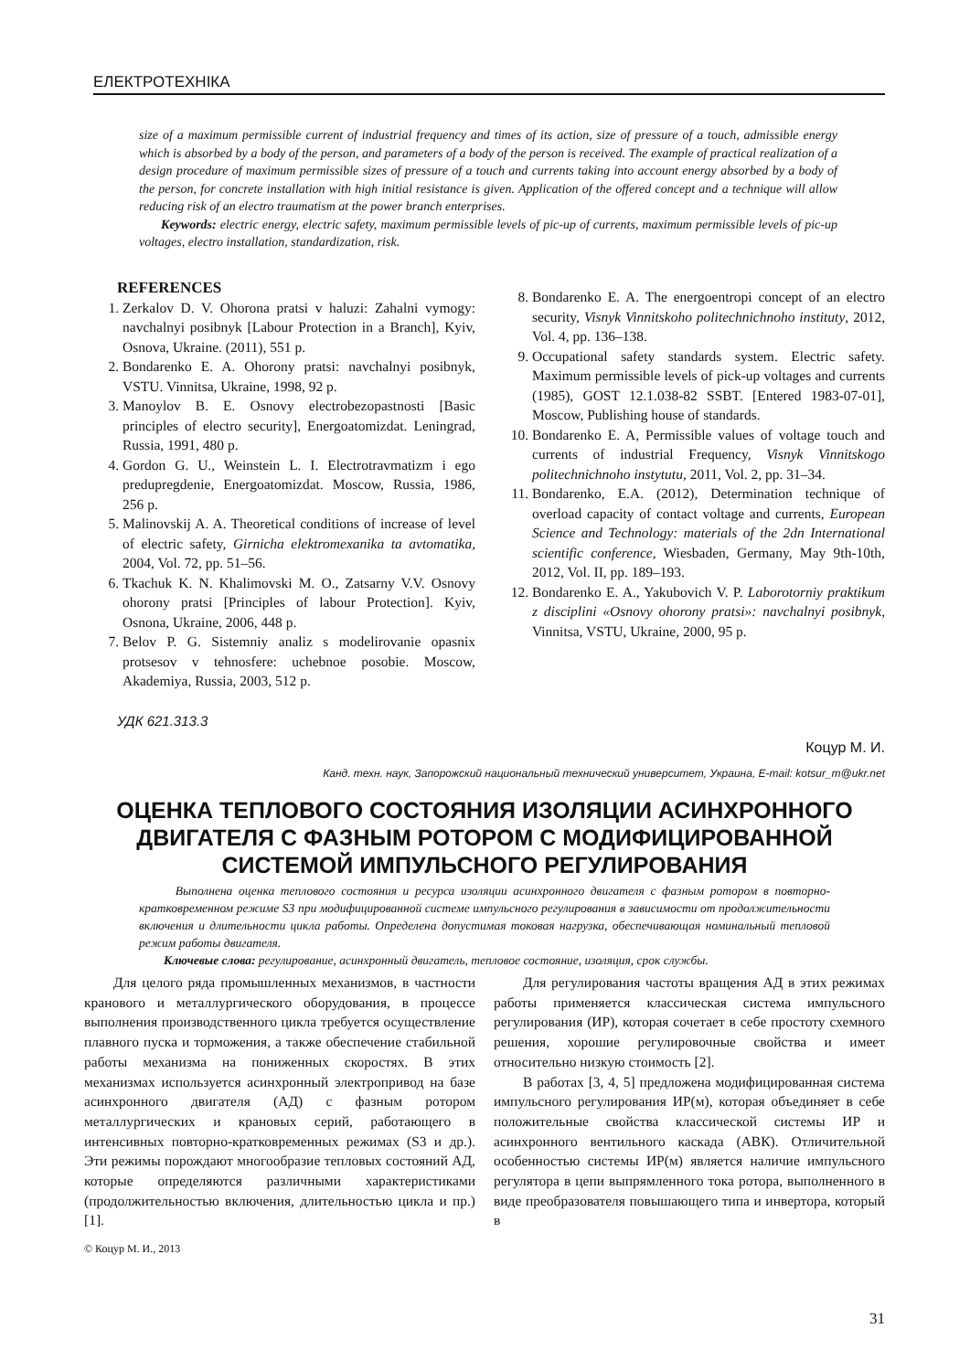ЕЛЕКТРОТЕХНІКА
size of a maximum permissible current of industrial frequency and times of its action, size of pressure of a touch, admissible energy which is absorbed by a body of the person, and parameters of a body of the person is received. The example of practical realization of a design procedure of maximum permissible sizes of pressure of a touch and currents taking into account energy absorbed by a body of the person, for concrete installation with high initial resistance is given. Application of the offered concept and a technique will allow reducing risk of an electro traumatism at the power branch enterprises.
Keywords: electric energy, electric safety, maximum permissible levels of pic-up of currents, maximum permissible levels of pic-up voltages, electro installation, standardization, risk.
REFERENCES
1. Zerkalov D. V. Ohorona pratsi v haluzi: Zahalni vymogy: navchalnyi posibnyk [Labour Protection in a Branch], Kyiv, Osnova, Ukraine. (2011), 551 p.
2. Bondarenko E. A. Ohorony pratsi: navchalnyi posibnyk, VSTU. Vinnitsa, Ukraine, 1998, 92 p.
3. Manoylov B. E. Osnovy electrobezopastnosti [Basic principles of electro security], Energoatomizdat. Leningrad, Russia, 1991, 480 p.
4. Gordon G. U., Weinstein L. I. Electrotravmatizm i ego predupregdenie, Energoatomizdat. Moscow, Russia, 1986, 256 p.
5. Malinovskij A. A. Theoretical conditions of increase of level of electric safety, Girnicha elektromexanika ta avtomatika, 2004, Vol. 72, pp. 51–56.
6. Tkachuk K. N. Khalimovski M. O., Zatsarny V.V. Osnovy ohorony pratsi [Principles of labour Protection]. Kyiv, Osnona, Ukraine, 2006, 448 p.
7. Belov P. G. Sistemniy analiz s modelirovanie opasnix protsesov v tehnosfere: uchebnoe posobie. Moscow, Akademiya, Russia, 2003, 512 p.
8. Bondarenko E. A. The energoentropi concept of an electro security, Visnyk Vinnitskoho politechnichnoho instituty, 2012, Vol. 4, pp. 136–138.
9. Occupational safety standards system. Electric safety. Maximum permissible levels of pick-up voltages and currents (1985), GOST 12.1.038-82 SSBT. [Entered 1983-07-01], Moscow, Publishing house of standards.
10. Bondarenko E. A, Permissible values of voltage touch and currents of industrial Frequency, Visnyk Vinnitskogo politechnichnoho instytutu, 2011, Vol. 2, pp. 31–34.
11. Bondarenko, E.A. (2012), Determination technique of overload capacity of contact voltage and currents, European Science and Technology: materials of the 2dn International scientific conference, Wiesbaden, Germany, May 9th-10th, 2012, Vol. II, pp. 189–193.
12. Bondarenko E. A., Yakubovich V. P. Laborotorniy praktikum z disciplini «Osnovy ohorony pratsi»: navchalnyi posibnyk, Vinnitsa, VSTU, Ukraine, 2000, 95 p.
УДК 621.313.3
Коцур М. И.
Канд. техн. наук, Запорожский национальный технический университет, Украина, E-mail: kotsur_m@ukr.net
ОЦЕНКА ТЕПЛОВОГО СОСТОЯНИЯ ИЗОЛЯЦИИ АСИНХРОННОГО ДВИГАТЕЛЯ С ФАЗНЫМ РОТОРОМ С МОДИФИЦИРОВАННОЙ СИСТЕМОЙ ИМПУЛЬСНОГО РЕГУЛИРОВАНИЯ
Выполнена оценка теплового состояния и ресурса изоляции асинхронного двигателя с фазным ротором в повторно-кратковременном режиме S3 при модифицированной системе импульсного регулирования в зависимости от продолжительности включения и длительности цикла работы. Определена допустимая токовая нагрузка, обеспечивающая номинальный тепловой режим работы двигателя.
Ключевые слова: регулирование, асинхронный двигатель, тепловое состояние, изоляция, срок службы.
Для целого ряда промышленных механизмов, в частности кранового и металлургического оборудования, в процессе выполнения производственного цикла требуется осуществление плавного пуска и торможения, а также обеспечение стабильной работы механизма на пониженных скоростях. В этих механизмах используется асинхронный электропривод на базе асинхронного двигателя (АД) с фазным ротором металлургических и крановых серий, работающего в интенсивных повторно-кратковременных режимах (S3 и др.). Эти режимы порождают многообразие тепловых состояний АД, которые определяются различными характеристиками (продолжительностью включения, длительностью цикла и пр.) [1].
© Коцур М. И., 2013
Для регулирования частоты вращения АД в этих режимах работы применяется классическая система импульсного регулирования (ИР), которая сочетает в себе простоту схемного решения, хорошие регулировочные свойства и имеет относительно низкую стоимость [2].
В работах [3, 4, 5] предложена модифицированная система импульсного регулирования ИР(м), которая объединяет в себе положительные свойства классической системы ИР и асинхронного вентильного каскада (АВК). Отличительной особенностью системы ИР(м) является наличие импульсного регулятора в цепи выпрямленного тока ротора, выполненного в виде преобразователя повышающего типа и инвертора, который в
31